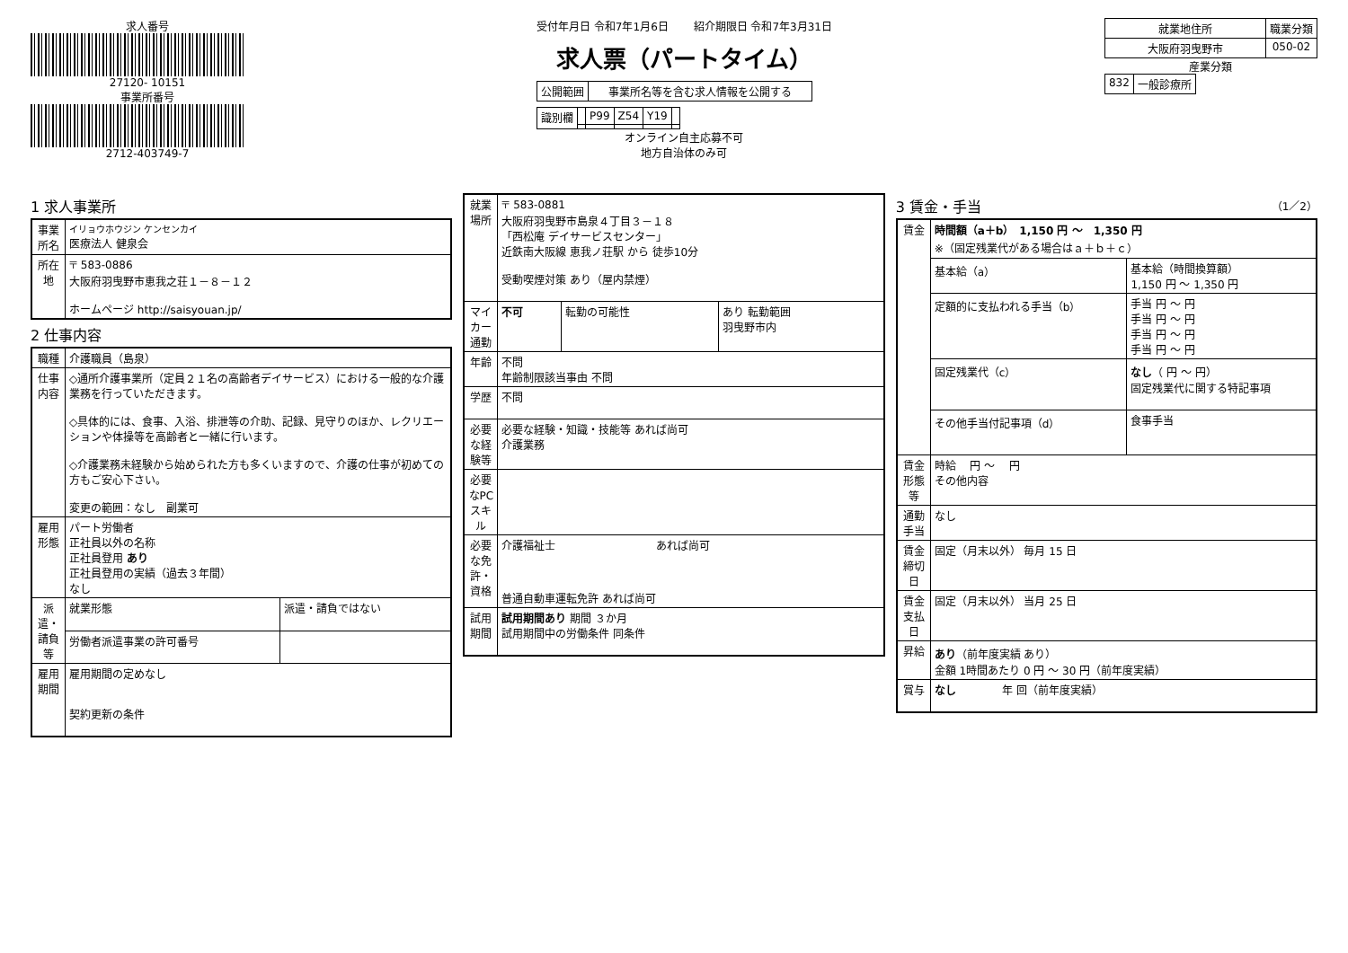求人番号
27120- 10151
事業所番号
2712-403749-7
受付年月日 令和7年1月6日 　　紹介期限日 令和7年3月31日
求人票（パートタイム）
| 公開範囲 | 事業所名等を含む求人情報を公開する |
| 識別欄 | | P99 | Z54 | Y19 | |
オンライン自主応募不可
地方自治体のみ可
| 就業地住所 | 職業分類 |
| --- | --- |
| 大阪府羽曳野市 | 050-02 |
産業分類
| 832 | 一般診療所 |
1 求人事業所
| 事業所名 | イリョウホウジン ケンセンカイ 医療法人 健泉会 |
| 所在地 | 〒 583-0886 大阪府羽曳野市恵我之荘１－８－１２ ホームページ http://saisyouan.jp/ |
2 仕事内容
| 職種 | 介護職員（島泉） | |
| 仕事内容 | ◇通所介護事業所（定員２１名の高齢者デイサービス）における一般的な介護業務を行っていただきます。 ◇具体的には、食事、入浴、排泄等の介助、記録、見守りのほか、レクリエーションや体操等を高齢者と一緒に行います。 ◇介護業務未経験から始められた方も多くいますので、介護の仕事が初めての方もご安心下さい。 変更の範囲：なし 副業可 | |
| 雇用形態 | パート労働者 正社員以外の名称 正社員登用 あり 正社員登用の実績（過去３年間） なし | |
| 派遣・請負等 | 就業形態 | 派遣・請負ではない |
| | 労働者派遣事業の許可番号 | |
| 雇用期間 | 雇用期間の定めなし 契約更新の条件 | |
| 就業場所 | 〒 583-0881 大阪府羽曳野市島泉４丁目３－１８ 「西松庵 デイサービスセンター」 近鉄南大阪線 恵我ノ荘駅 から 徒歩10分 受動喫煙対策 あり（屋内禁煙） | | |
| マイカー通勤 | 不可 | 転勤の可能性 | あり 転勤範囲 羽曳野市内 |
| 年齢 | 不問 年齢制限該当事由 不問 | | |
| 学歴 | 不問 | | |
| 必要な経験等 | 必要な経験・知識・技能等 あれば尚可 介護業務 | | |
| 必要なPCスキル | | | |
| 必要な免許・資格 | 介護福祉士 あれば尚可 普通自動車運転免許 あれば尚可 | | |
| 試用期間 | 試用期間あり 期間 ３か月 試用期間中の労働条件 同条件 | | |
3 賃金・手当 （1／2）
| 賃金 | 時間額（a＋b） 1,150 円 ～ 1,350 円 ※（固定残業代がある場合はａ＋ｂ＋ｃ） | |
| | 基本給（a） | 基本給（時間換算額） 1,150 円 ～ 1,350 円 |
| | 定額的に支払われる手当（b） | 手当 円 ～ 円 手当 円 ～ 円 手当 円 ～ 円 手当 円 ～ 円 |
| | 固定残業代（c） | なし （ 円 ～ 円） 固定残業代に関する特記事項 |
| | その他手当付記事項（d） | 食事手当 |
| 賃金形態等 | 時給 円 ～ 円 その他内容 | |
| 通勤手当 | なし | |
| 賃金締切日 | 固定（月末以外） 毎月 15 日 | |
| 賃金支払日 | 固定（月末以外） 当月 25 日 | |
| 昇給 | あり （前年度実績 あり） 金額 1時間あたり 0 円 ～ 30 円（前年度実績） | |
| 賞与 | なし 年 回（前年度実績） | |